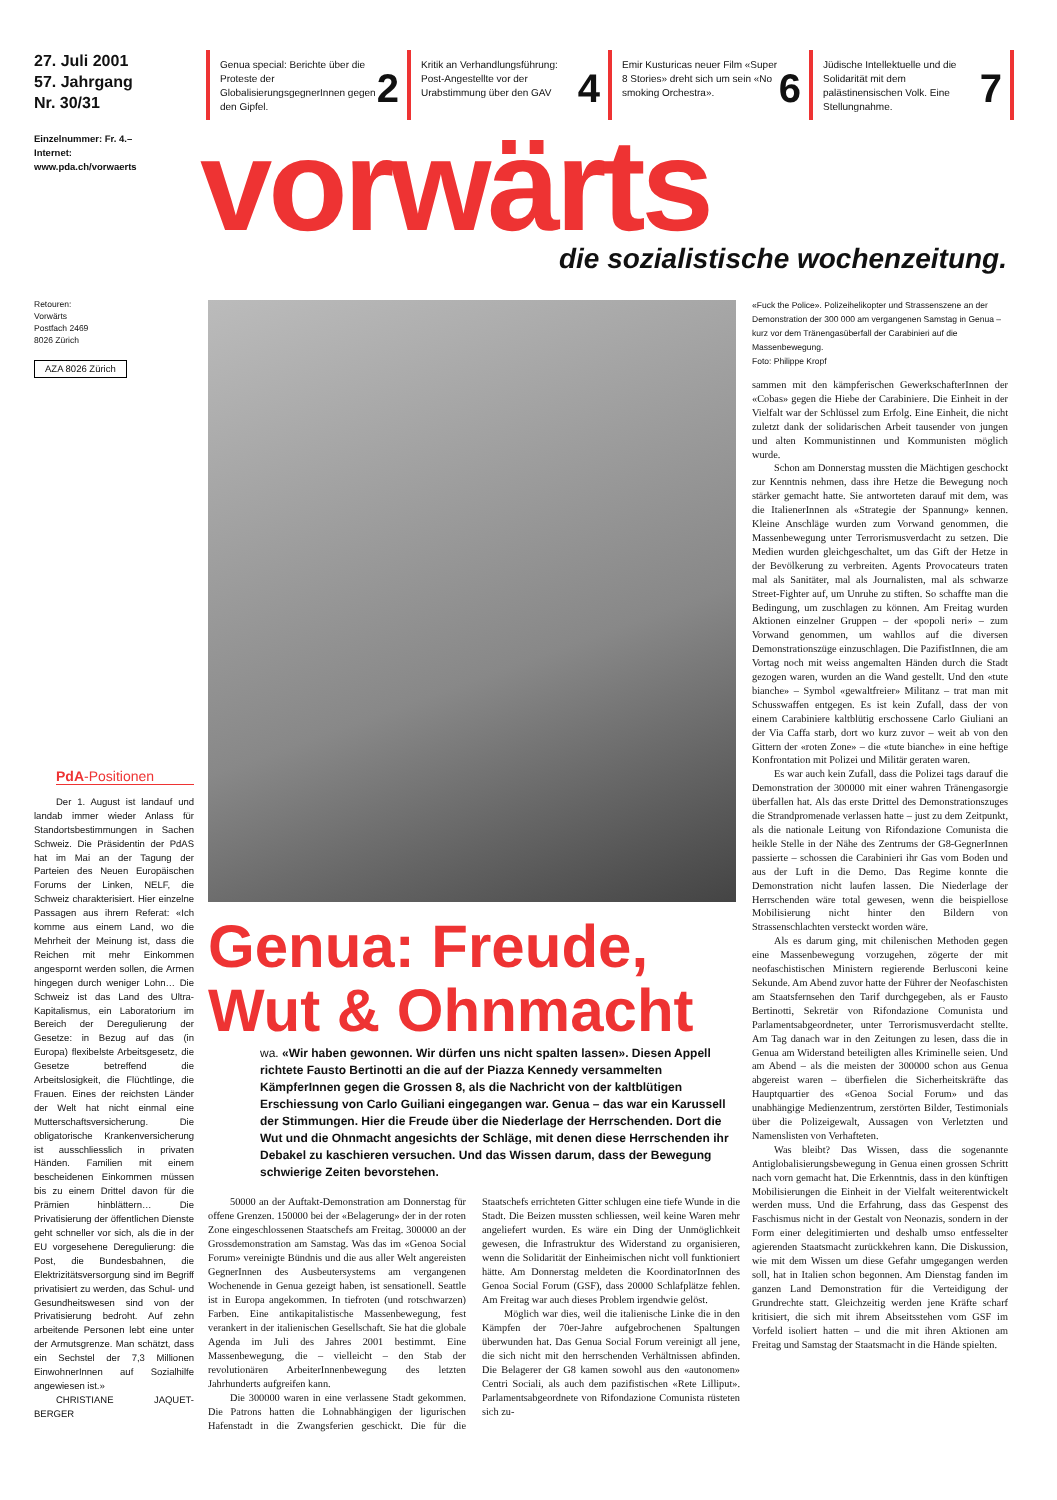27. Juli 2001
57. Jahrgang
Nr. 30/31
Genua special: Berichte über die Proteste der Globalisierungsgegner­Innen gegen den Gipfel. 2
Kritik an Verhandlungs­führung: Post-Angestellte vor der Urabstimmung über den GAV 4
Emir Kusturicas neuer Film «Super 8 Stories» dreht sich um sein «No smoking Orchestra». 6
Jüdische Intellektuelle und die Solidarität mit dem palästinensischen Volk. Eine Stellungnahme. 7
Einzelnummer: Fr. 4.–
Internet:
www.pda.ch/vorwaerts
vorwärts
die sozialistische wochenzeitung.
Retouren:
Vorwärts
Postfach 2469
8026 Zürich
AZA 8026 Zürich
«Fuck the Police». Polizeihelikopter und Strassenszene an der Demonstration der 300 000 am vergangenen Samstag in Genua – kurz vor dem Tränengasüberfall der Carabinieri auf die Massenbewegung.
Foto: Philippe Kropf
PdA-Positionen
Der 1. August ist landauf und landab immer wieder Anlass für Standortsbestimmungen in Sachen Schweiz. Die Präsidentin der PdAS hat im Mai an der Tagung der Parteien des Neuen Europäischen Forums der Linken, NELF, die Schweiz charakterisiert. Hier einzelne Passagen aus ihrem Referat: «Ich komme aus einem Land, wo die Mehrheit der Meinung ist, dass die Reichen mit mehr Einkommen angespornt werden sollen, die Armen hingegen durch weniger Lohn… Die Schweiz ist das Land des Ultra-Kapitalismus, ein Laboratorium im Bereich der Deregulierung der Gesetze: in Bezug auf das (in Europa) flexibelste Arbeitsgesetz, die Gesetze betreffend die Arbeitslosigkeit, die Flüchtlinge, die Frauen. Eines der reichsten Länder der Welt hat nicht einmal eine Mutterschaftsversicherung. Die obligatorische Krankenversicherung ist ausschliesslich in privaten Händen. Familien mit einem bescheidenen Einkommen müssen bis zu einem Drittel davon für die Prämien hinblättern… Die Privatisierung der öffentlichen Dienste geht schneller vor sich, als die in der EU vorgesehene Deregulierung: die Post, die Bundesbahnen, die Elektrizitätsversorgung sind im Begriff privatisiert zu werden, das Schul- und Gesundheitswesen sind von der Privatisierung bedroht. Auf zehn arbeitende Personen lebt eine unter der Armutsgrenze. Man schätzt, dass ein Sechstel der 7,3 Millionen EinwohnerInnen auf Sozialhilfe angewiesen ist.»
CHRISTIANE JAQUET-BERGER
Genua: Freude,
Wut & Ohnmacht
wa. «Wir haben gewonnen. Wir dürfen uns nicht spalten lassen». Diesen Appell richtete Fausto Bertinotti an die auf der Piazza Kennedy versammelten KämpferInnen gegen die Grossen 8, als die Nachricht von der kaltblütigen Erschiessung von Carlo Guiliani eingegangen war. Genua – das war ein Karussell der Stimmungen. Hier die Freude über die Niederlage der Herrschenden. Dort die Wut und die Ohnmacht angesichts der Schläge, mit denen diese Herrschenden ihr Debakel zu kaschieren versuchen. Und das Wissen darum, dass der Bewegung schwierige Zeiten bevorstehen.
50000 an der Auftakt-Demonstration am Donnerstag für offene Grenzen. 150000 bei der «Belagerung» der in der roten Zone eingeschlossenen Staatschefs am Freitag. 300000 an der Grossdemonstration am Samstag. Was das im «Genoa Social Forum» vereinigte Bündnis und die aus aller Welt angereisten GegnerInnen des Ausbeutersystems am vergangenen Wochenende in Genua gezeigt haben, ist sensationell. Seattle ist in Europa angekommen. In tiefroten (und rotschwarzen) Farben. Eine antikapitalistische Massenbewegung, fest verankert in der italienischen Gesellschaft. Sie hat die globale Agenda im Juli des Jahres 2001 bestimmt. Eine Massenbewegung, die – vielleicht – den Stab der revolutionären ArbeiterInnenbewegung des letzten Jahrhunderts aufgreifen kann.
Die 300000 waren in eine verlassene Stadt gekommen. Die Patrons hatten die Lohnabhängigen der ligurischen Hafenstadt in die Zwangsferien geschickt. Die für die Staatschefs errichteten Gitter schlugen eine tiefe Wunde in die Stadt. Die Beizen mussten schliessen, weil keine Waren mehr angeliefert wurden. Es wäre ein Ding der Unmöglichkeit gewesen, die Infrastruktur des Widerstand zu organisieren, wenn die Solidarität der Einheimischen nicht voll funktioniert hätte. Am Donnerstag meldeten die KoordinatorInnen des Genoa Social Forum (GSF), dass 20000 Schlafplätze fehlen. Am Freitag war auch dieses Problem irgendwie gelöst.
Möglich war dies, weil die italienische Linke die in den Kämpfen der 70er-Jahre aufgebrochenen Spaltungen überwunden hat. Das Genua Social Forum vereinigt all jene, die sich nicht mit den herrschenden Verhältnissen abfinden. Die Belagerer der G8 kamen sowohl aus den «autonomen» Centri Sociali, als auch dem pazifistischen «Rete Lilliput». Parlamentsabgeordnete von Rifondazione Comunista rüsteten sich zu-
sammen mit den kämpferischen GewerkschafterInnen der «Cobas» gegen die Hiebe der Carabiniere. Die Einheit in der Vielfalt war der Schlüssel zum Erfolg. Eine Einheit, die nicht zuletzt dank der solidarischen Arbeit tausender von jungen und alten Kommunistinnen und Kommunisten möglich wurde.
Schon am Donnerstag mussten die Mächtigen geschockt zur Kenntnis nehmen, dass ihre Hetze die Bewegung noch stärker gemacht hatte. Sie antworteten darauf mit dem, was die ItalienerInnen als «Strategie der Spannung» kennen. Kleine Anschläge wurden zum Vorwand genommen, die Massenbewegung unter Terrorismusverdacht zu setzen. Die Medien wurden gleichgeschaltet, um das Gift der Hetze in der Bevölkerung zu verbreiten. Agents Provocateurs traten mal als Sanitäter, mal als Journalisten, mal als schwarze Street-Fighter auf, um Unruhe zu stiften. So schaffte man die Bedingung, um zuschlagen zu können. Am Freitag wurden Aktionen einzelner Gruppen – der «popoli neri» – zum Vorwand genommen, um wahllos auf die diversen Demonstrationszüge einzuschlagen. Die PazifistInnen, die am Vortag noch mit weiss angemalten Händen durch die Stadt gezogen waren, wurden an die Wand gestellt. Und den «tute bianche» – Symbol «gewaltfreier» Militanz – trat man mit Schusswaffen entgegen. Es ist kein Zufall, dass der von einem Carabiniere kaltblütig erschossene Carlo Giuliani an der Via Caffa starb, dort wo kurz zuvor – weit ab von den Gittern der «roten Zone» – die «tute bianche» in eine heftige Konfrontation mit Polizei und Militär geraten waren.
Es war auch kein Zufall, dass die Polizei tags darauf die Demonstration der 300000 mit einer wahren Tränengasorgie überfallen hat. Als das erste Drittel des Demonstrationszuges die Strandpromenade verlassen hatte – just zu dem Zeitpunkt, als die nationale Leitung von Rifondazione Comunista die heikle Stelle in der Nähe des Zentrums der G8-GegnerInnen passierte – schossen die Carabinieri ihr Gas vom Boden und aus der Luft in die Demo. Das Regime konnte die Demonstration nicht laufen lassen. Die Niederlage der Herrschenden wäre total gewesen, wenn die beispiellose Mobilisierung nicht hinter den Bildern von Strassenschlachten versteckt worden wäre.
Als es darum ging, mit chilenischen Methoden gegen eine Massenbewegung vorzugehen, zögerte der mit neofaschistischen Ministern regierende Berlusconi keine Sekunde. Am Abend zuvor hatte der Führer der Neofaschisten am Staatsfernsehen den Tarif durchgegeben, als er Fausto Bertinotti, Sekretär von Rifondazione Comunista und Parlamentsabgeordneter, unter Terrorismusverdacht stellte. Am Tag danach war in den Zeitungen zu lesen, dass die in Genua am Widerstand beteiligten alles Kriminelle seien. Und am Abend – als die meisten der 300000 schon aus Genua abgereist waren – überfielen die Sicherheitskräfte das Hauptquartier des «Genoa Social Forum» und das unabhängige Medienzentrum, zerstörten Bilder, Testimonials über die Polizeigewalt, Aussagen von Verletzten und Namenslisten von Verhafteten.
Was bleibt? Das Wissen, dass die sogenannte Antiglobalisierungsbewegung in Genua einen grossen Schritt nach vorn gemacht hat. Die Erkenntnis, dass in den künftigen Mobilisierungen die Einheit in der Vielfalt weiterentwickelt werden muss. Und die Erfahrung, dass das Gespenst des Faschismus nicht in der Gestalt von Neonazis, sondern in der Form einer delegitimierten und deshalb umso entfesselter agierenden Staatsmacht zurückkehren kann. Die Diskussion, wie mit dem Wissen um diese Gefahr umgegangen werden soll, hat in Italien schon begonnen. Am Dienstag fanden im ganzen Land Demonstration für die Verteidigung der Grundrechte statt. Gleichzeitig werden jene Kräfte scharf kritisiert, die sich mit ihrem Abseitsstehen vom GSF im Vorfeld isoliert hatten – und die mit ihren Aktionen am Freitag und Samstag der Staatsmacht in die Hände spielten.